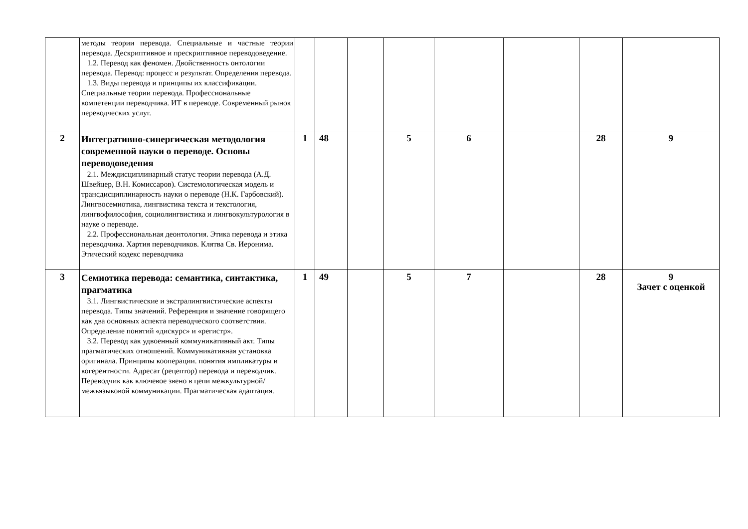| | методы теории перевода. Специальные и частные теории перевода. Дескриптивное и прескриптивное переводоведение. 1.2. Перевод как феномен. Двойственность онтологии перевода. Перевод: процесс и результат. Определения перевода. 1.3. Виды перевода и принципы их классификации. Специальные теории перевода. Профессиональные компетенции переводчика. ИТ в переводе. Современный рынок переводческих услуг. | | | | | | | | |
| 2 | Интегративно-синергическая методология современной науки о переводе. Основы переводоведения 2.1. Междисциплинарный статус теории перевода (А.Д. Швейцер, В.Н. Комиссаров). Системологическая модель и трансдисциплинарность науки о переводе (Н.К. Гарбовский). Лингвосемиотика, лингвистика текста и текстология, лингвофилософия, социолингвистика и лингвокультурология в науке о переводе. 2.2. Профессиональная деонтология. Этика перевода и этика переводчика. Хартия переводчиков. Клятва Св. Иеронима. Этический кодекс переводчика | 1 | 48 | | 5 | 6 | | 28 | 9 |
| 3 | Семиотика перевода: семантика, синтактика, прагматика 3.1. Лингвистические и экстралингвистические аспекты перевода. Типы значений. Референция и значение говорящего как два основных аспекта переводческого соответствия. Определение понятий «дискурс» и «регистр». 3.2. Перевод как удвоенный коммуникативный акт. Типы прагматических отношений. Коммуникативная установка оригинала. Принципы кооперации. понятия импликатуры и когерентности. Адресат (рецептор) перевода и переводчик. Переводчик как ключевое звено в цепи межкультурной/межъязыковой коммуникации. Прагматическая адаптация. | 1 | 49 | | 5 | 7 | | 28 | 9 Зачет с оценкой |